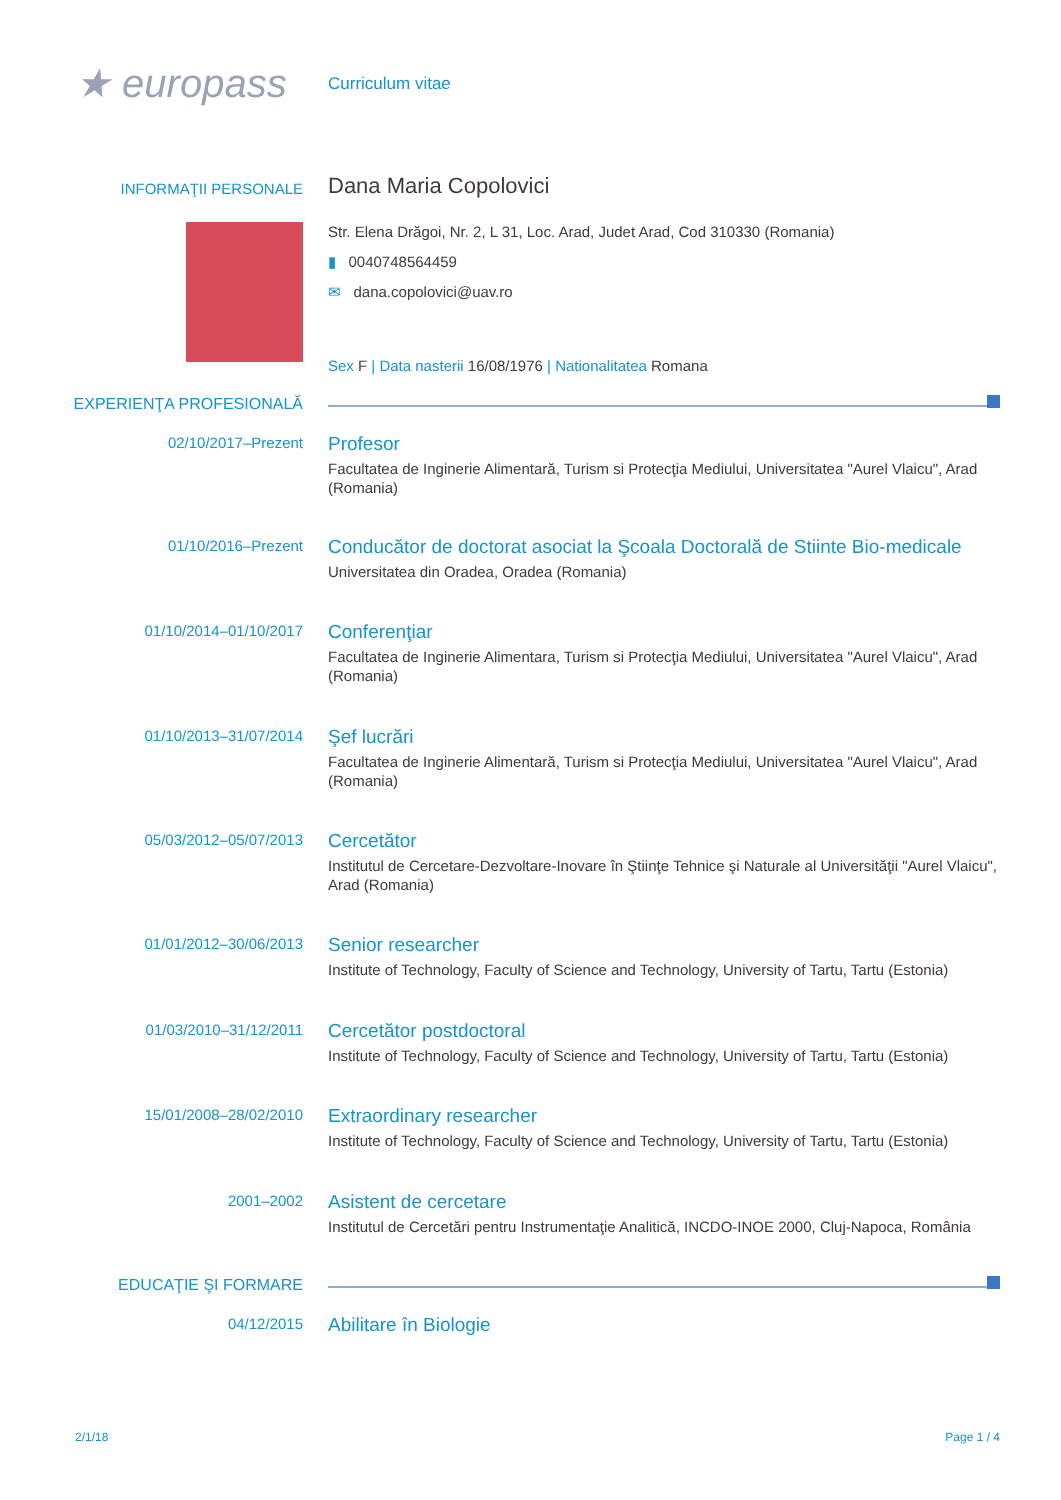★ europass
Curriculum vitae
INFORMAŢII PERSONALE
Dana Maria Copolovici
Str. Elena Drăgoi, Nr. 2, L 31, Loc. Arad, Judet Arad, Cod 310330 (Romania)
▮ 0040748564459
✉ dana.copolovici@uav.ro
Sex F | Data nasterii 16/08/1976 | Nationalitatea Romana
EXPERIENŢA PROFESIONALĂ
02/10/2017–Prezent
Profesor
Facultatea de Inginerie Alimentară, Turism si Protecţia Mediului, Universitatea "Aurel Vlaicu", Arad (Romania)
01/10/2016–Prezent
Conducător de doctorat asociat la Şcoala Doctorală de Stiinte Bio-medicale
Universitatea din Oradea, Oradea (Romania)
01/10/2014–01/10/2017
Conferenţiar
Facultatea de Inginerie Alimentara, Turism si Protecţia Mediului, Universitatea "Aurel Vlaicu", Arad (Romania)
01/10/2013–31/07/2014
Şef lucrări
Facultatea de Inginerie Alimentară, Turism si Protecţia Mediului, Universitatea "Aurel Vlaicu", Arad (Romania)
05/03/2012–05/07/2013
Cercetător
Institutul de Cercetare-Dezvoltare-Inovare în Ştiinţe Tehnice şi Naturale al Universităţii "Aurel Vlaicu", Arad (Romania)
01/01/2012–30/06/2013
Senior researcher
Institute of Technology, Faculty of Science and Technology, University of Tartu, Tartu (Estonia)
01/03/2010–31/12/2011
Cercetător postdoctoral
Institute of Technology, Faculty of Science and Technology, University of Tartu, Tartu (Estonia)
15/01/2008–28/02/2010
Extraordinary researcher
Institute of Technology, Faculty of Science and Technology, University of Tartu, Tartu (Estonia)
2001–2002
Asistent de cercetare
Institutul de Cercetări pentru Instrumentaţie Analitică, INCDO-INOE 2000, Cluj-Napoca, România
EDUCAŢIE ŞI FORMARE
04/12/2015
Abilitare în Biologie
2/1/18 Page 1 / 4